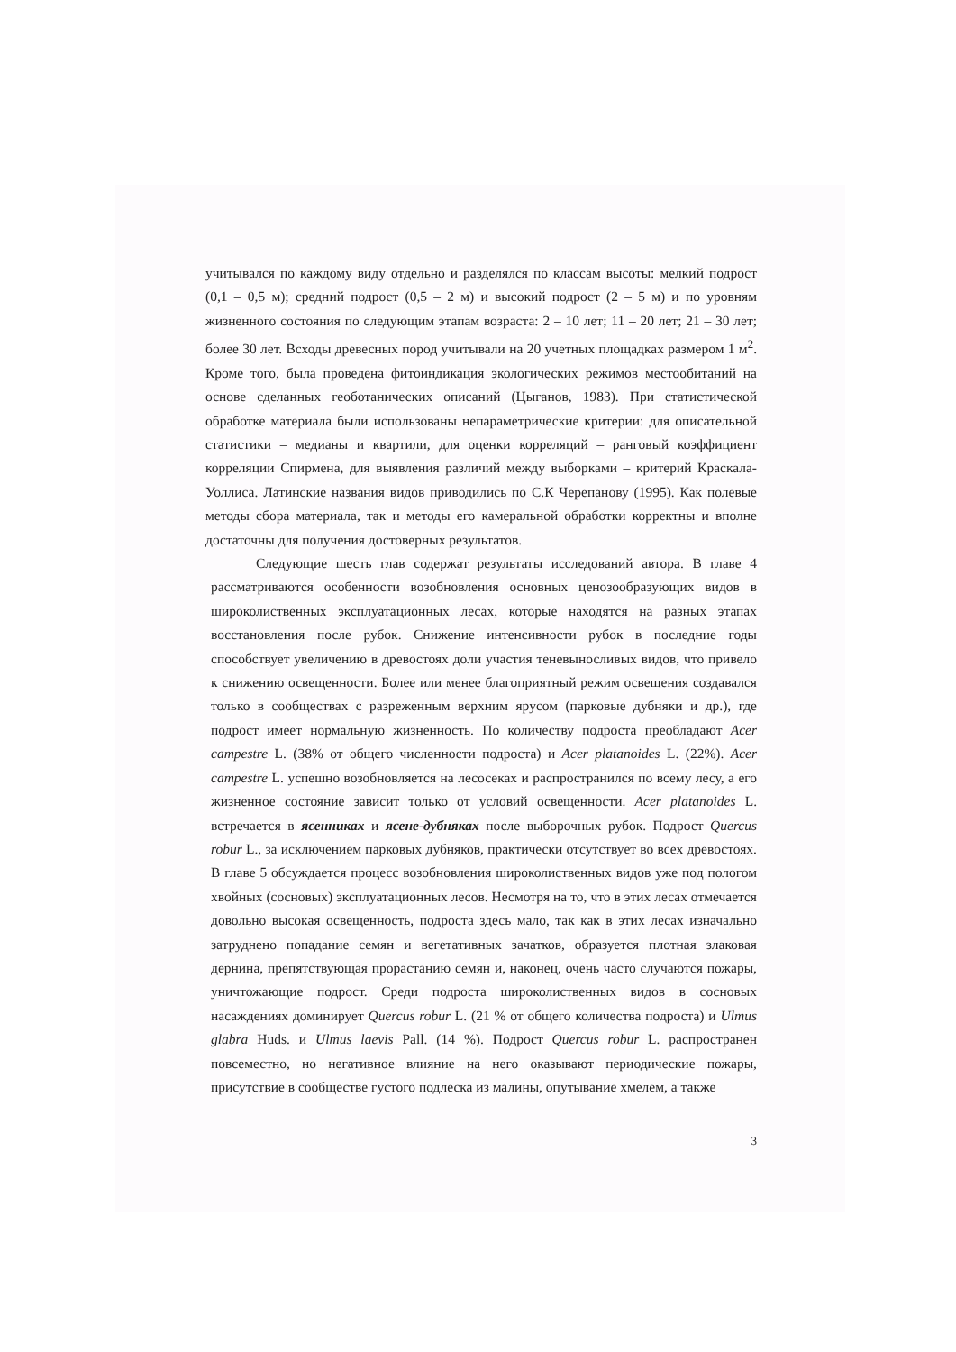учитывался по каждому виду отдельно и разделялся по классам высоты: мелкий подрост (0,1 – 0,5 м); средний подрост (0,5 – 2 м) и высокий подрост (2 – 5 м) и по уровням жизненного состояния по следующим этапам возраста: 2 – 10 лет; 11 – 20 лет; 21 – 30 лет; более 30 лет. Всходы древесных пород учитывали на 20 учетных площадках размером 1 м<sup>2</sup>. Кроме того, была проведена фитоиндикация экологических режимов местообитаний на основе сделанных геоботанических описаний (Цыганов, 1983). При статистической обработке материала были использованы непараметрические критерии: для описательной статистики – медианы и квартили, для оценки корреляций – ранговый коэффициент корреляции Спирмена, для выявления различий между выборками – критерий Краскала-Уоллиса. Латинские названия видов приводились по С.К Черепанову (1995). Как полевые методы сбора материала, так и методы его камеральной обработки корректны и вполне достаточны для получения достоверных результатов.
Следующие шесть глав содержат результаты исследований автора. В главе 4 рассматриваются особенности возобновления основных ценозообразующих видов в широколиственных эксплуатационных лесах, которые находятся на разных этапах восстановления после рубок. Снижение интенсивности рубок в последние годы способствует увеличению в древостоях доли участия теневыносливых видов, что привело к снижению освещенности. Более или менее благоприятный режим освещения создавался только в сообществах с разреженным верхним ярусом (парковые дубняки и др.), где подрост имеет нормальную жизненность. По количеству подроста преобладают Acer campestre L. (38% от общего численности подроста) и Acer platanoides L. (22%). Acer campestre L. успешно возобновляется на лесосеках и распространился по всему лесу, а его жизненное состояние зависит только от условий освещенности. Acer platanoides L. встречается в ясенниках и ясене-дубняках после выборочных рубок. Подрост Quercus robur L., за исключением парковых дубняков, практически отсутствует во всех древостоях. В главе 5 обсуждается процесс возобновления широколиственных видов уже под пологом хвойных (сосновых) эксплуатационных лесов. Несмотря на то, что в этих лесах отмечается довольно высокая освещенность, подроста здесь мало, так как в этих лесах изначально затруднено попадание семян и вегетативных зачатков, образуется плотная злаковая дернина, препятствующая прорастанию семян и, наконец, очень часто случаются пожары, уничтожающие подрост. Среди подроста широколиственных видов в сосновых насаждениях доминирует Quercus robur L. (21 % от общего количества подроста) и Ulmus glabra Huds. и Ulmus laevis Pall. (14 %). Подрост Quercus robur L. распространен повсеместно, но негативное влияние на него оказывают периодические пожары, присутствие в сообществе густого подлеска из малины, опутывание хмелем, а также
3